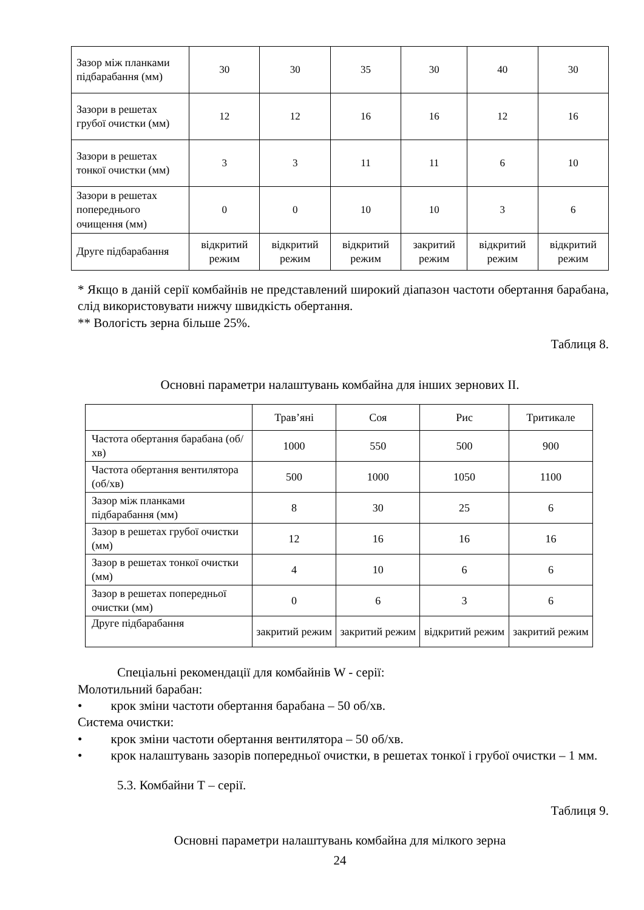| Зазор між планками підбарабання (мм) | 30 | 30 | 35 | 30 | 40 | 30 |
| Зазори в решетах грубої очистки (мм) | 12 | 12 | 16 | 16 | 12 | 16 |
| Зазори в решетах тонкої очистки (мм) | 3 | 3 | 11 | 11 | 6 | 10 |
| Зазори в решетах попереднього очищення (мм) | 0 | 0 | 10 | 10 | 3 | 6 |
| Друге підбарабання | відкритий режим | відкритий режим | відкритий режим | закритий режим | відкритий режим | відкритий режим |
* Якщо в даній серії комбайнів не представлений широкий діапазон частоти обертання барабана, слід використовувати нижчу швидкість обертання.
** Вологість зерна більше 25%.
Таблиця 8.
Основні параметри налаштувань комбайна для інших зернових ІІ.
| | Трав’яні | Соя | Рис | Тритикале |
| --- | --- | --- | --- | --- |
| Частота обертання барабана (об/хв) | 1000 | 550 | 500 | 900 |
| Частота обертання вентилятора (об/хв) | 500 | 1000 | 1050 | 1100 |
| Зазор між планками підбарабання (мм) | 8 | 30 | 25 | 6 |
| Зазор в решетах грубої очистки (мм) | 12 | 16 | 16 | 16 |
| Зазор в решетах тонкої очистки (мм) | 4 | 10 | 6 | 6 |
| Зазор в решетах попередньої очистки (мм) | 0 | 6 | 3 | 6 |
| Друге підбарабання | закритий режим | закритий режим | відкритий режим | закритий режим |
Спеціальні рекомендації для комбайнів W - серії:
Молотильний барабан:
• крок зміни частоти обертання барабана – 50 об/хв.
Система очистки:
• крок зміни частоти обертання вентилятора – 50 об/хв.
• крок налаштувань зазорів попередньої очистки, в решетах тонкої і грубої очистки – 1 мм.
5.3. Комбайни Т – серії.
Таблиця 9.
Основні параметри налаштувань комбайна для мілкого зерна
24